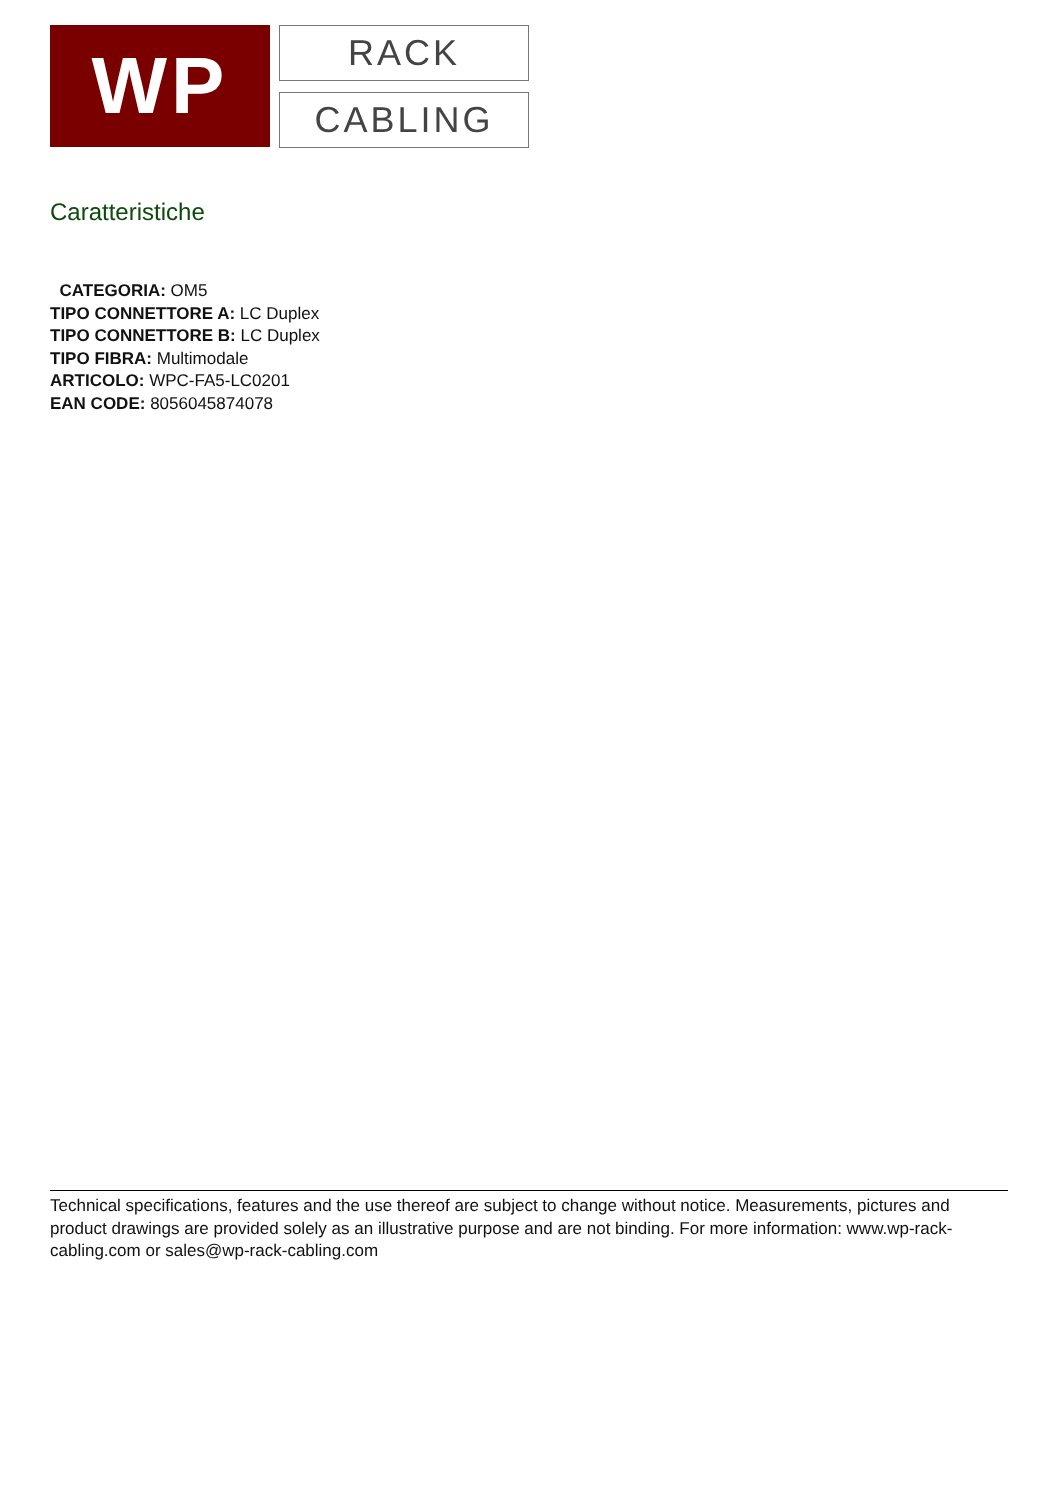WP
RACK
CABLING
Caratteristiche
CATEGORIA: OM5
TIPO CONNETTORE A: LC Duplex
TIPO CONNETTORE B: LC Duplex
TIPO FIBRA: Multimodale
ARTICOLO: WPC-FA5-LC0201
EAN CODE: 8056045874078
Technical specifications, features and the use thereof are subject to change without notice. Measurements, pictures and product drawings are provided solely as an illustrative purpose and are not binding. For more information: www.wp-rack-cabling.com or sales@wp-rack-cabling.com